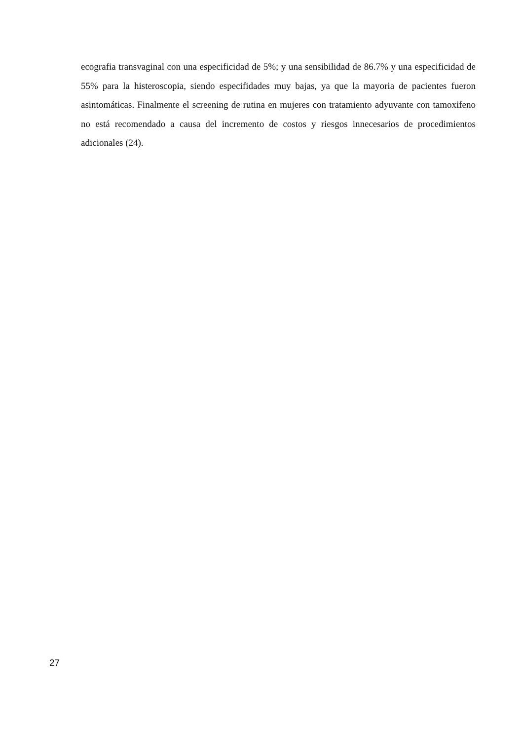ecografia transvaginal con una especificidad de 5%; y una sensibilidad de 86.7% y una especificidad de 55% para la histeroscopia, siendo especifidades muy bajas, ya que la mayoria de pacientes fueron asintomáticas. Finalmente el screening de rutina en mujeres con tratamiento adyuvante con tamoxifeno no está recomendado a causa del incremento de costos y riesgos innecesarios de procedimientos adicionales (24).
27